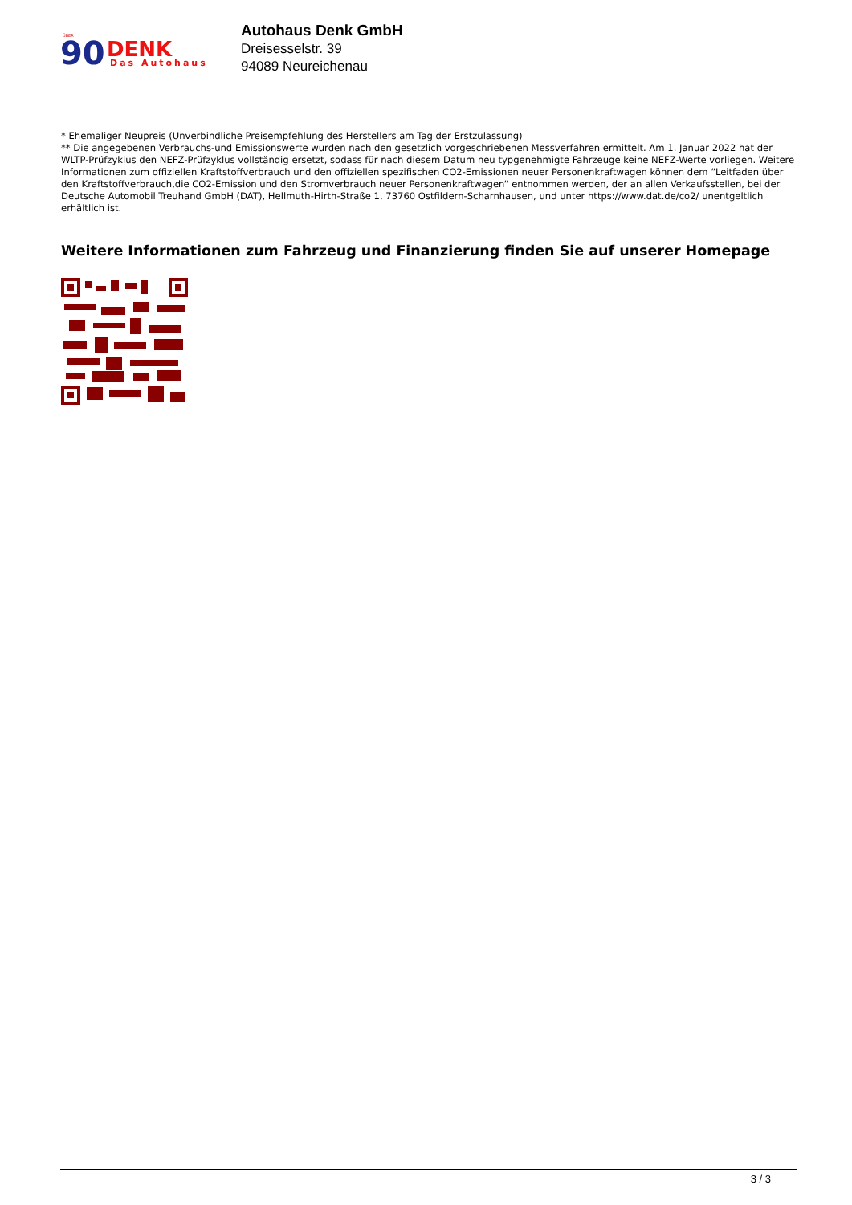ÜBER
90
DENK
Das Autohaus
Autohaus Denk GmbH
Dreisesselstr. 39
94089 Neureichenau
* Ehemaliger Neupreis (Unverbindliche Preisempfehlung des Herstellers am Tag der Erstzulassung)
** Die angegebenen Verbrauchs-und Emissionswerte wurden nach den gesetzlich vorgeschriebenen Messverfahren ermittelt. Am 1. Januar 2022 hat der WLTP-Prüfzyklus den NEFZ-Prüfzyklus vollständig ersetzt, sodass für nach diesem Datum neu typgenehmigte Fahrzeuge keine NEFZ-Werte vorliegen. Weitere Informationen zum offiziellen Kraftstoffverbrauch und den offiziellen spezifischen CO2-Emissionen neuer Personenkraftwagen können dem “Leitfaden über den Kraftstoffverbrauch,die CO2-Emission und den Stromverbrauch neuer Personenkraftwagen“ entnommen werden, der an allen Verkaufsstellen, bei der Deutsche Automobil Treuhand GmbH (DAT), Hellmuth-Hirth-Straße 1, 73760 Ostfildern-Scharnhausen, und unter https://www.dat.de/co2/ unentgeltlich erhältlich ist.
Weitere Informationen zum Fahrzeug und Finanzierung finden Sie auf unserer Homepage
3 / 3